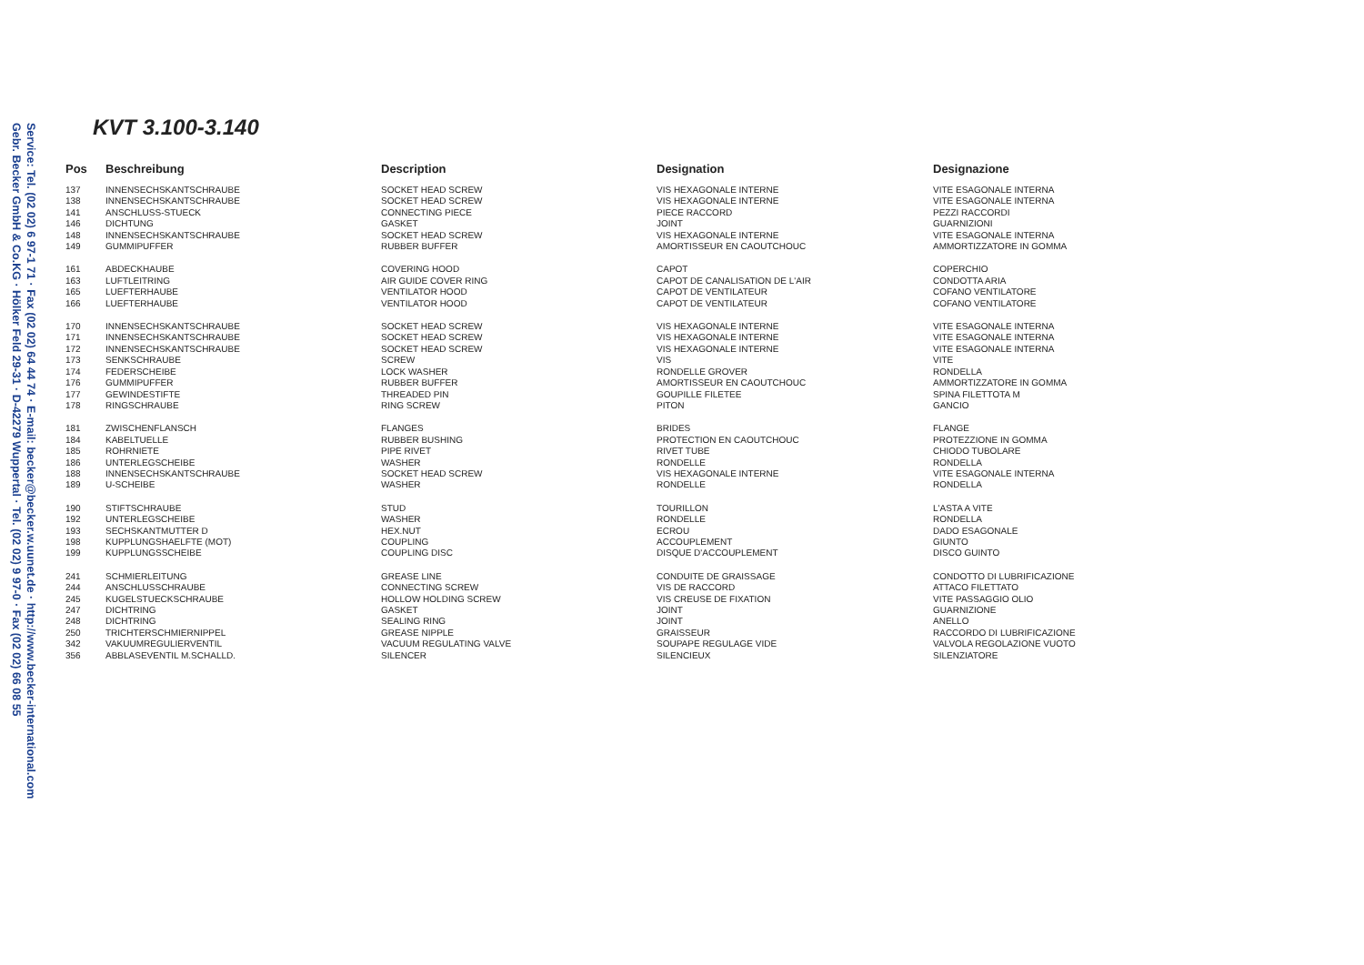Service: Tel. (02 02) 6 97-1 71 · Fax (02 02) 64 44 74 · E-mail: becker@becker.w.uunet.de · http://www.becker-international.com
Gebr. Becker GmbH & Co.KG · Hölker Feld 29-31 · D-42279 Wuppertal · Tel. (02 02) 9 97-0 · Fax (02 02) 66 08 55
KVT 3.100-3.140
| Pos | Beschreibung | Description | Designation | Designazione |
| --- | --- | --- | --- | --- |
| 137 | INNENSECHSKANTSCHRAUBE | SOCKET HEAD SCREW | VIS HEXAGONALE INTERNE | VITE ESAGONALE INTERNA |
| 138 | INNENSECHSKANTSCHRAUBE | SOCKET HEAD SCREW | VIS HEXAGONALE INTERNE | VITE ESAGONALE INTERNA |
| 141 | ANSCHLUSS-STUECK | CONNECTING PIECE | PIECE RACCORD | PEZZI RACCORDI |
| 146 | DICHTUNG | GASKET | JOINT | GUARNIZIONI |
| 148 | INNENSECHSKANTSCHRAUBE | SOCKET HEAD SCREW | VIS HEXAGONALE INTERNE | VITE ESAGONALE INTERNA |
| 149 | GUMMIPUFFER | RUBBER BUFFER | AMORTISSEUR EN CAOUTCHOUC | AMMORTIZZATORE IN GOMMA |
| 161 | ABDECKHAUBE | COVERING HOOD | CAPOT | COPERCHIO |
| 163 | LUFTLEITRING | AIR GUIDE COVER RING | CAPOT DE CANALISATION DE L'AIR | CONDOTTA ARIA |
| 165 | LUEFTERHAUBE | VENTILATOR HOOD | CAPOT DE VENTILATEUR | COFANO VENTILATORE |
| 166 | LUEFTERHAUBE | VENTILATOR HOOD | CAPOT DE VENTILATEUR | COFANO VENTILATORE |
| 170 | INNENSECHSKANTSCHRAUBE | SOCKET HEAD SCREW | VIS HEXAGONALE INTERNE | VITE ESAGONALE INTERNA |
| 171 | INNENSECHSKANTSCHRAUBE | SOCKET HEAD SCREW | VIS HEXAGONALE INTERNE | VITE ESAGONALE INTERNA |
| 172 | INNENSECHSKANTSCHRAUBE | SOCKET HEAD SCREW | VIS HEXAGONALE INTERNE | VITE ESAGONALE INTERNA |
| 173 | SENKSCHRAUBE | SCREW | VIS | VITE |
| 174 | FEDERSCHEIBE | LOCK WASHER | RONDELLE GROVER | RONDELLA |
| 176 | GUMMIPUFFER | RUBBER BUFFER | AMORTISSEUR EN CAOUTCHOUC | AMMORTIZZATORE IN GOMMA |
| 177 | GEWINDESTIFTE | THREADED PIN | GOUPILLE FILETEE | SPINA FILETTOTA M |
| 178 | RINGSCHRAUBE | RING SCREW | PITON | GANCIO |
| 181 | ZWISCHENFLANSCH | FLANGES | BRIDES | FLANGE |
| 184 | KABELTUELLE | RUBBER BUSHING | PROTECTION EN CAOUTCHOUC | PROTEZZIONE IN GOMMA |
| 185 | ROHRNIETE | PIPE RIVET | RIVET TUBE | CHIODO TUBOLARE |
| 186 | UNTERLEGSCHEIBE | WASHER | RONDELLE | RONDELLA |
| 188 | INNENSECHSKANTSCHRAUBE | SOCKET HEAD SCREW | VIS HEXAGONALE INTERNE | VITE ESAGONALE INTERNA |
| 189 | U-SCHEIBE | WASHER | RONDELLE | RONDELLA |
| 190 | STIFTSCHRAUBE | STUD | TOURILLON | L'ASTA A VITE |
| 192 | UNTERLEGSCHEIBE | WASHER | RONDELLE | RONDELLA |
| 193 | SECHSKANTMUTTER D | HEX.NUT | ECROU | DADO ESAGONALE |
| 198 | KUPPLUNGSHAELFTE (MOT) | COUPLING | ACCOUPLEMENT | GIUNTO |
| 199 | KUPPLUNGSSCHEIBE | COUPLING DISC | DISQUE D'ACCOUPLEMENT | DISCO GUINTO |
| 241 | SCHMIERLEITUNG | GREASE LINE | CONDUITE DE GRAISSAGE | CONDOTTO DI LUBRIFICAZIONE |
| 244 | ANSCHLUSSCHRAUBE | CONNECTING SCREW | VIS DE RACCORD | ATTACO FILETTATO |
| 245 | KUGELSTUECKSCHRAUBE | HOLLOW HOLDING SCREW | VIS CREUSE DE FIXATION | VITE PASSAGGIO OLIO |
| 247 | DICHTRING | GASKET | JOINT | GUARNIZIONE |
| 248 | DICHTRING | SEALING RING | JOINT | ANELLO |
| 250 | TRICHTERSCHMIERNIPPEL | GREASE NIPPLE | GRAISSEUR | RACCORDO DI LUBRIFICAZIONE |
| 342 | VAKUUMREGULIERVENTIL | VACUUM REGULATING VALVE | SOUPAPE REGULAGE VIDE | VALVOLA REGOLAZIONE VUOTO |
| 356 | ABBLASEVENTIL M.SCHALLD. | SILENCER | SILENCIEUX | SILENZIATORE |